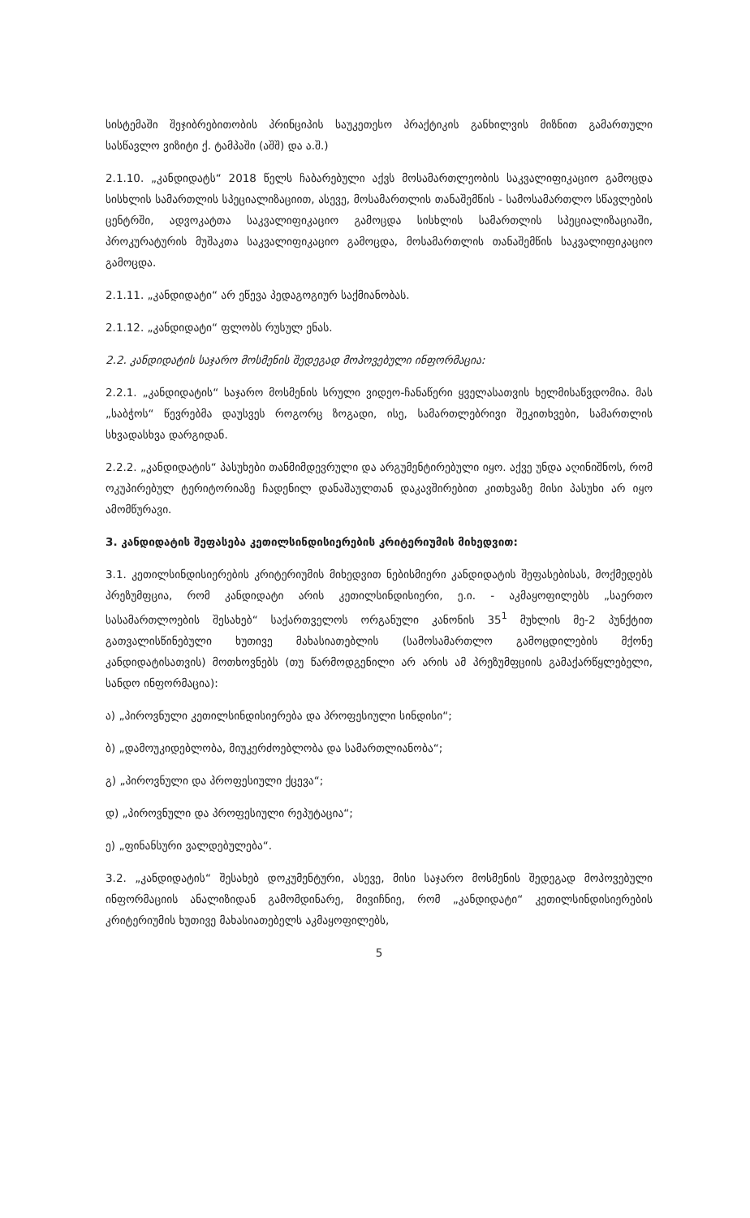სისტემაში შეჯიბრებითობის პრინციპის საუკეთესო პრაქტიკის განხილვის მიზნით გამართული სასწავლო ვიზიტი ქ. ტამპაში (აშშ) და ა.შ.)
2.1.10. „კანდიდატს“ 2018 წელს ჩაბარებული აქვს მოსამართლეობის საკვალიფიკაციო გამოცდა სისხლის სამართლის სპეციალიზაციით, ასევე, მოსამართლის თანაშემწის - სამოსამართლო სწავლების ცენტრში, ადვოკატთა საკვალიფიკაციო გამოცდა სისხლის სამართლის სპეციალიზაციაში, პროკურატურის მუშაკთა საკვალიფიკაციო გამოცდა, მოსამართლის თანაშემწის საკვალიფიკაციო გამოცდა.
2.1.11. „კანდიდატი“ არ ეწევა პედაგოგიურ საქმიანობას.
2.1.12. „კანდიდატი“ ფლობს რუსულ ენას.
2.2. კანდიდატის საჯარო მოსმენის შედეგად მოპოვებული ინფორმაცია:
2.2.1. „კანდიდატის“ საჯარო მოსმენის სრული ვიდეო-ჩანაწერი ყველასათვის ხელმისაწვდომია. მას „საბჭოს“ წევრებმა დაუსვეს როგორც ზოგადი, ისე, სამართლებრივი შეკითხვები, სამართლის სხვადასხვა დარგიდან.
2.2.2. „კანდიდატის“ პასუხები თანმიმდევრული და არგუმენტირებული იყო. აქვე უნდა აღინიშნოს, რომ ოკუპირებულ ტერიტორიაზე ჩადენილ დანაშაულთან დაკავშირებით კითხვაზე მისი პასუხი არ იყო ამომწურავი.
3. კანდიდატის შეფასება კეთილსინდისიერების კრიტერიუმის მიხედვით:
3.1. კეთილსინდისიერების კრიტერიუმის მიხედვით ნებისმიერი კანდიდატის შეფასებისას, მოქმედებს პრეზუმფცია, რომ კანდიდატი არის კეთილსინდისიერი, ე.ი. - აკმაყოფილებს „საერთო სასამართლოების შესახებ“ საქართველოს ორგანული კანონის 35<sup>1</sup> მუხლის მე-2 პუნქტით გათვალისწინებული ხუთივე მახასიათებლის (სამოსამართლო გამოცდილების მქონე კანდიდატისათვის) მოთხოვნებს (თუ წარმოდგენილი არ არის ამ პრეზუმფციის გამაქარწყლებელი, სანდო ინფორმაცია):
ა) „პიროვნული კეთილსინდისიერება და პროფესიული სინდისი“;
ბ) „დამოუკიდებლობა, მიუკერძოებლობა და სამართლიანობა“;
გ) „პიროვნული და პროფესიული ქცევა“;
დ) „პიროვნული და პროფესიული რეპუტაცია“;
ე) „ფინანსური ვალდებულება“.
3.2. „კანდიდატის“ შესახებ დოკუმენტური, ასევე, მისი საჯარო მოსმენის შედეგად მოპოვებული ინფორმაციის ანალიზიდან გამომდინარე, მივიჩნიე, რომ „კანდიდატი“ კეთილსინდისიერების კრიტერიუმის ხუთივე მახასიათებელს აკმაყოფილებს,
5